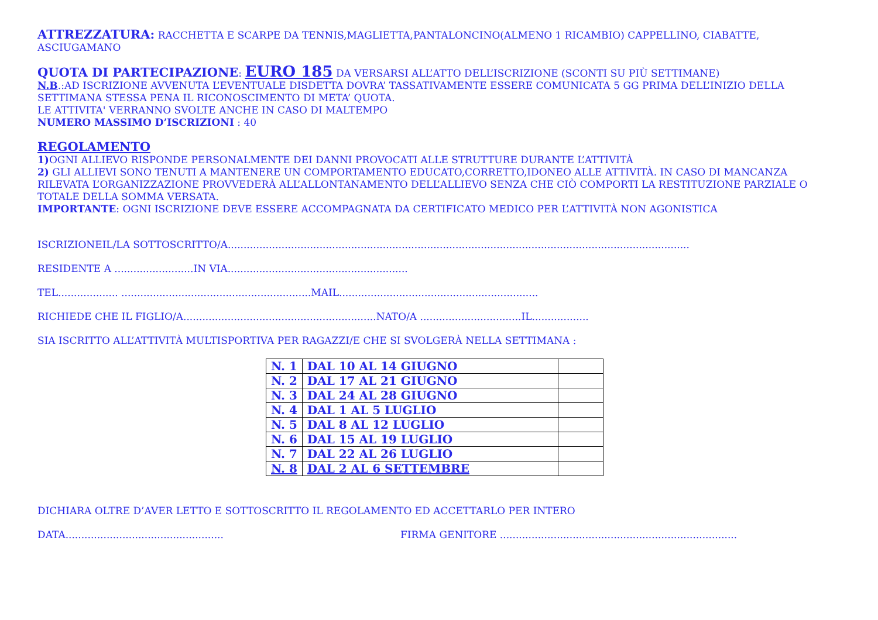ATTREZZATURA: RACCHETTA E SCARPE DA TENNIS,MAGLIETTA,PANTALONCINO(ALMENO 1 RICAMBIO) CAPPELLINO, CIABATTE, ASCIUGAMANO
QUOTA DI PARTECIPAZIONE: EURO 185 DA VERSARSI ALL’ATTO DELL’ISCRIZIONE (SCONTI SU PIÙ SETTIMANE)
N.B.:AD ISCRIZIONE AVVENUTA L’EVENTUALE DISDETTA DOVRA’ TASSATIVAMENTE ESSERE COMUNICATA 5 GG PRIMA DELL’INIZIO DELLA SETTIMANA STESSA PENA IL RICONOSCIMENTO DI META’ QUOTA.
LE ATTIVITA' VERRANNO SVOLTE ANCHE IN CASO DI MALTEMPO
NUMERO MASSIMO D’ISCRIZIONI : 40
REGOLAMENTO
1) OGNI ALLIEVO RISPONDE PERSONALMENTE DEI DANNI PROVOCATI ALLE STRUTTURE DURANTE L’ATTIVITÀ
2) GLI ALLIEVI SONO TENUTI A MANTENERE UN COMPORTAMENTO EDUCATO,CORRETTO,IDONEO ALLE ATTIVITÀ. IN CASO DI MANCANZA RILEVATA L’ORGANIZZAZIONE PROVVEDERÀ ALL’ALLONTANAMENTO DELL’ALLIEVO SENZA CHE CIÒ COMPORTI LA RESTITUZIONE PARZIALE O TOTALE DELLA SOMMA VERSATA.
IMPORTANTE: OGNI ISCRIZIONE DEVE ESSERE ACCOMPAGNATA DA CERTIFICATO MEDICO PER L’ATTIVITÀ NON AGONISTICA
ISCRIZIONEIL/LA SOTTOSCRITTO/A..................................................................................................................................................
RESIDENTE A .........................IN VIA.........................................................
TEL................... ............................................................MAIL...............................................................
RICHIEDE CHE IL FIGLIO/A.............................................................NATO/A ................................IL..................
SIA ISCRITTO ALL’ATTIVITÀ MULTISPORTIVA PER RAGAZZI/E CHE SI SVOLGERÀ NELLA SETTIMANA :
| N. 1 | DAL 10 AL 14 GIUGNO | |
| N. 2 | DAL 17 AL 21 GIUGNO | |
| N. 3 | DAL 24 AL 28 GIUGNO | |
| N. 4 | DAL 1 AL 5 LUGLIO | |
| N. 5 | DAL 8 AL 12 LUGLIO | |
| N. 6 | DAL 15 AL 19 LUGLIO | |
| N. 7 | DAL 22 AL 26 LUGLIO | |
| N. 8 | DAL 2 AL 6 SETTEMBRE | |
DICHIARA OLTRE D’AVER LETTO E SOTTOSCRITTO IL REGOLAMENTO ED ACCETTARLO PER INTERO
DATA.................................................. FIRMA GENITORE ...........................................................................